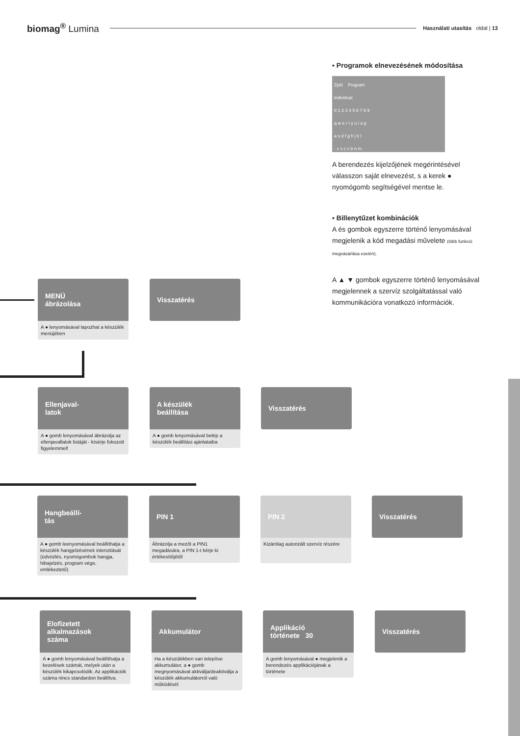biomag<sup>®</sup> Lumina
Használati utasítás oldal | 13
▪ Programok elnevezésének módosítása
Zpět Program
individual
0 1 2 3 4 5 6 7 8 9
q w e r t y u i o p
a s d f g h j k l
- z x c v b n m .
A berendezés kijelzőjének megérintésével válasszon saját elnevezést, s a kerek ● nyomógomb segítségével mentse le.
▪ Billenytűzet kombinációk
A és gombok egyszerre történő lenyomásával megjelenik a kód megadási művelete (több funkció megvásárlása esetén).
A ▲ ▼ gombok egyszerre történő lenyomásával megjelennek a szervíz szolgáltatással való kommunikációra vonatkozó információk.
MENÜ
ábrázolása
A ● lenyomásával lapozhat a készülék menüjében
Visszatérés
Ellenjaval-
latok
A ● gomb lenyomásával ábrázolja az ellenjavallatok listáját - kísérje fokozott figyelemmel!
A készülék
beállítása
A ● gomb lenyomásával belép a készülék beállítási ajánlataiba
Visszatérés
Hangbeállí-
tás
A ● gomb leenyomásával beállíthatja a készülék hangjelzésének intenzitását (üdvözlés, nyomógombok hangja, hibajelzés, program vége, emlékeztető)
PIN 1
Ábrázolja a mezőt a PIN1 megadására, a PIN 1-t kérje ki értékesítőjétől
PIN 2
Kizárólag autorizált szervíz részére
Visszatérés
Elofizetett
alkalmazások
száma
A ● gomb lenyomásával beállíthatja a kezelések számát, melyek után a készülék kikapcsolódik. Az applikációk száma nincs standardon beállítva.
Akkumulátor
Ha a készülékben van telepítve akkumulátor, a ● gomb megnyomásával aktiválja/deaktiválja a készülék akkumulátorról való működését
Applikáció
története 30
A gomb lenyomásával ● megjelenik a berendezés applikációjának a története
Visszatérés